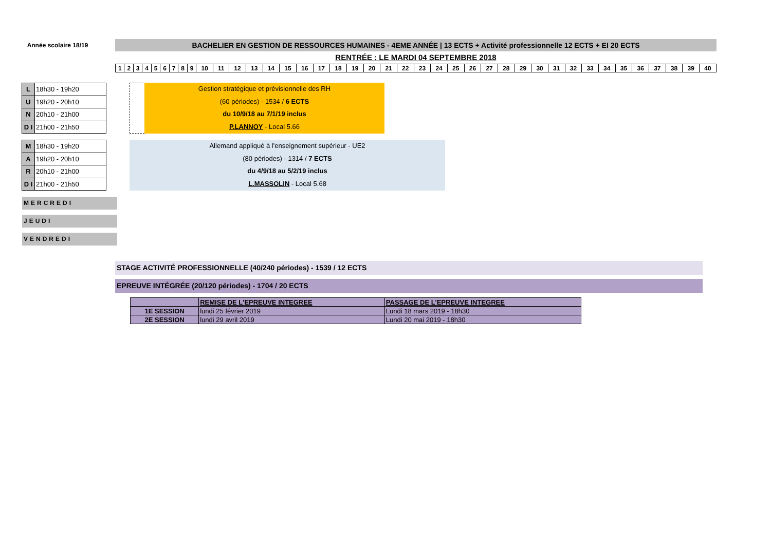Année scolaire 18/19
BACHELIER EN GESTION DE RESSOURCES HUMAINES - 4EME ANNÉE | 13 ECTS + Activité professionnelle 12 ECTS + EI 20 ECTS
RENTRÉE : LE MARDI 04 SEPTEMBRE 2018
| 1 | 2 | 3 | 4 | 5 | 6 | 7 | 8 | 9 | 10 | 11 | 12 | 13 | 14 | 15 | 16 | 17 | 18 | 19 | 20 | 21 | 22 | 23 | 24 | 25 | 26 | 27 | 28 | 29 | 30 | 31 | 32 | 33 | 34 | 35 | 36 | 37 | 38 | 39 | 40 |
| L | 18h30 - 19h20 |
| U | 19h20 - 20h10 |
| N | 20h10 - 21h00 |
| D I | 21h00 - 21h50 |
Gestion stratégique et prévisionnelle des RH
(60 périodes) - 1534 / 6 ECTS
du 10/9/18 au 7/1/19 inclus
P.LANNOY - Local 5.66
| M | 18h30 - 19h20 |
| A | 19h20 - 20h10 |
| R | 20h10 - 21h00 |
| D I | 21h00 - 21h50 |
Allemand appliqué à l'enseignement supérieur - UE2
(80 périodes) - 1314 / 7 ECTS
du 4/9/18 au 5/2/19 inclus
L.MASSOLIN - Local 5.68
MERCREDI
JEUDI
VENDREDI
STAGE ACTIVITÉ PROFESSIONNELLE (40/240 périodes) - 1539 / 12 ECTS
EPREUVE INTÉGRÉE (20/120 périodes) - 1704 / 20 ECTS
| | REMISE DE L'EPREUVE INTEGREE | PASSAGE DE L'EPREUVE INTEGREE |
| --- | --- | --- |
| 1E SESSION | lundi 25 février 2019 | Lundi 18 mars 2019 - 18h30 |
| 2E SESSION | lundi 29 avril 2019 | Lundi 20 mai 2019 - 18h30 |